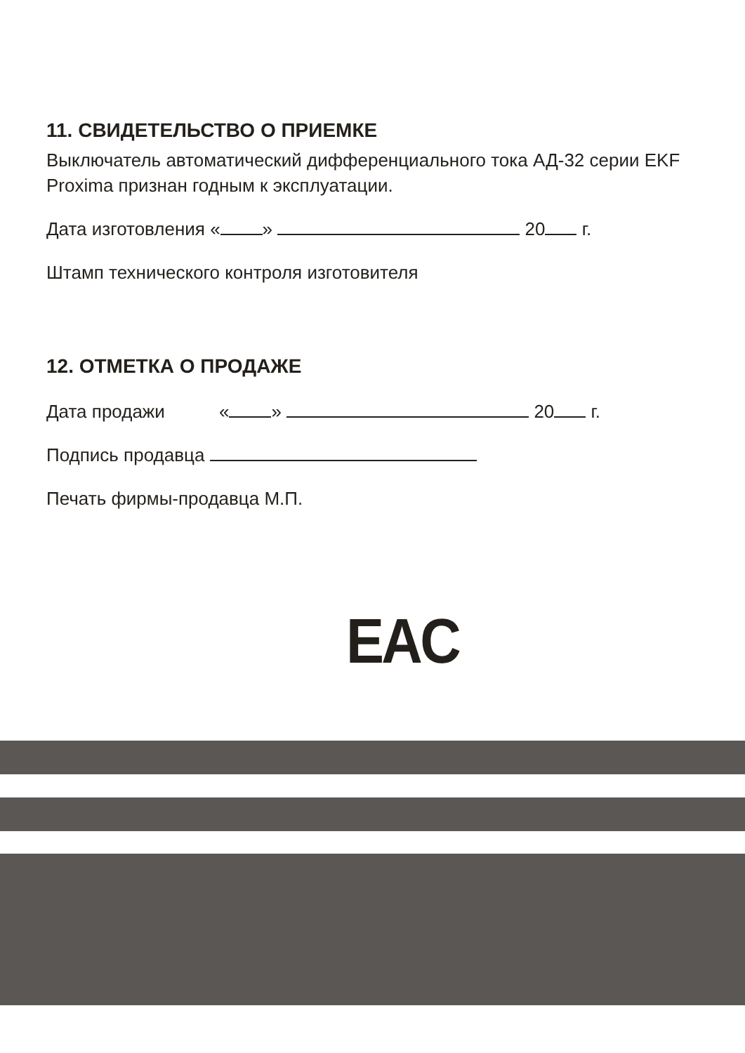11. СВИДЕТЕЛЬСТВО О ПРИЕМКЕ
Выключатель автоматический дифференциального тока АД-32 серии EKF Proxima признан годным к эксплуатации.
Дата изготовления « » 20 г.
Штамп технического контроля изготовителя
12. ОТМЕТКА О ПРОДАЖЕ
Дата продажи « » 20 г.
Подпись продавца
Печать фирмы-продавца М.П.
EAC